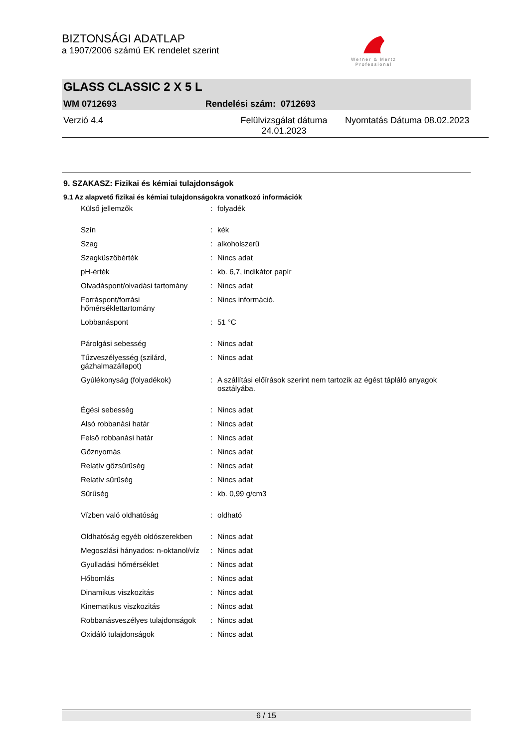BIZTONSÁGI ADATLAP
a 1907/2006 számú EK rendelet szerint
Werner & Mertz
Professional
GLASS CLASSIC 2 X 5 L
WM 0712693 Rendelési szám: 0712693
Verzió 4.4 Felülvizsgálat dátuma
24.01.2023 Nyomtatás Dátuma 08.02.2023
9. SZAKASZ: Fizikai és kémiai tulajdonságok
9.1 Az alapvető fizikai és kémiai tulajdonságokra vonatkozó információk
| Külső jellemzők | : | folyadék |
| Szín | : | kék |
| Szag | : | alkoholszerű |
| Szagküszöbérték | : | Nincs adat |
| pH-érték | : | kb. 6,7, indikátor papír |
| Olvadáspont/olvadási tartomány | : | Nincs adat |
| Forráspont/forrási hőmérséklettartomány | : | Nincs információ. |
| Lobbanáspont | : | 51 °C |
| Párolgási sebesség | : | Nincs adat |
| Tűzveszélyesség (szilárd, gázhalmazállapot) | : | Nincs adat |
| Gyúlékonyság (folyadékok) | : | A szállítási előírások szerint nem tartozik az égést tápláló anyagok osztályába. |
| Égési sebesség | : | Nincs adat |
| Alsó robbanási határ | : | Nincs adat |
| Felső robbanási határ | : | Nincs adat |
| Gőznyomás | : | Nincs adat |
| Relatív gőzsűrűség | : | Nincs adat |
| Relatív sűrűség | : | Nincs adat |
| Sűrűség | : | kb. 0,99 g/cm3 |
| Vízben való oldhatóság | : | oldható |
| Oldhatóság egyéb oldószerekben | : | Nincs adat |
| Megoszlási hányados: n-oktanol/víz | : | Nincs adat |
| Gyulladási hőmérséklet | : | Nincs adat |
| Hőbomlás | : | Nincs adat |
| Dinamikus viszkozitás | : | Nincs adat |
| Kinematikus viszkozitás | : | Nincs adat |
| Robbanásveszélyes tulajdonságok | : | Nincs adat |
| Oxidáló tulajdonságok | : | Nincs adat |
6 / 15